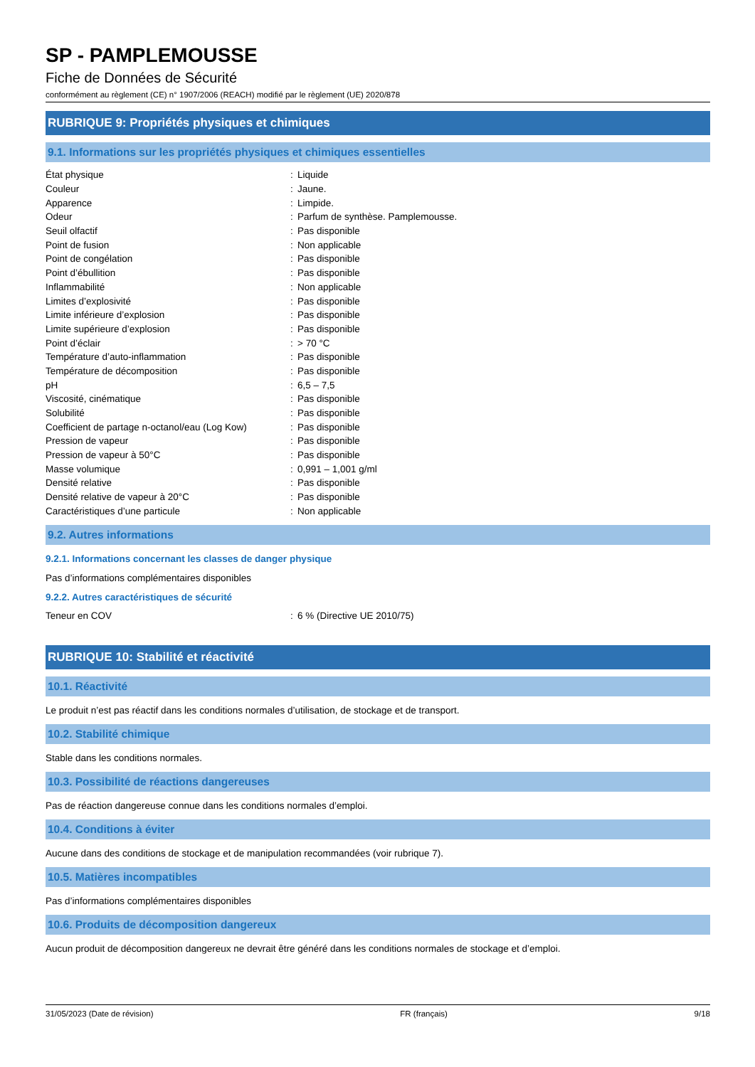SP - PAMPLEMOUSSE
Fiche de Données de Sécurité
conformément au règlement (CE) n° 1907/2006 (REACH) modifié par le règlement (UE) 2020/878
RUBRIQUE 9: Propriétés physiques et chimiques
9.1. Informations sur les propriétés physiques et chimiques essentielles
| État physique | : | Liquide |
| Couleur | : | Jaune. |
| Apparence | : | Limpide. |
| Odeur | : | Parfum de synthèse. Pamplemousse. |
| Seuil olfactif | : | Pas disponible |
| Point de fusion | : | Non applicable |
| Point de congélation | : | Pas disponible |
| Point d’ébullition | : | Pas disponible |
| Inflammabilité | : | Non applicable |
| Limites d’explosivité | : | Pas disponible |
| Limite inférieure d’explosion | : | Pas disponible |
| Limite supérieure d’explosion | : | Pas disponible |
| Point d’éclair | : | > 70 °C |
| Température d’auto-inflammation | : | Pas disponible |
| Température de décomposition | : | Pas disponible |
| pH | : | 6,5 – 7,5 |
| Viscosité, cinématique | : | Pas disponible |
| Solubilité | : | Pas disponible |
| Coefficient de partage n-octanol/eau (Log Kow) | : | Pas disponible |
| Pression de vapeur | : | Pas disponible |
| Pression de vapeur à 50°C | : | Pas disponible |
| Masse volumique | : | 0,991 – 1,001 g/ml |
| Densité relative | : | Pas disponible |
| Densité relative de vapeur à 20°C | : | Pas disponible |
| Caractéristiques d’une particule | : | Non applicable |
9.2. Autres informations
9.2.1. Informations concernant les classes de danger physique
Pas d’informations complémentaires disponibles
9.2.2. Autres caractéristiques de sécurité
| Teneur en COV | : | 6 % (Directive UE 2010/75) |
RUBRIQUE 10: Stabilité et réactivité
10.1. Réactivité
Le produit n’est pas réactif dans les conditions normales d’utilisation, de stockage et de transport.
10.2. Stabilité chimique
Stable dans les conditions normales.
10.3. Possibilité de réactions dangereuses
Pas de réaction dangereuse connue dans les conditions normales d’emploi.
10.4. Conditions à éviter
Aucune dans des conditions de stockage et de manipulation recommandées (voir rubrique 7).
10.5. Matières incompatibles
Pas d’informations complémentaires disponibles
10.6. Produits de décomposition dangereux
Aucun produit de décomposition dangereux ne devrait être généré dans les conditions normales de stockage et d’emploi.
31/05/2023 (Date de révision) FR (français) 9/18